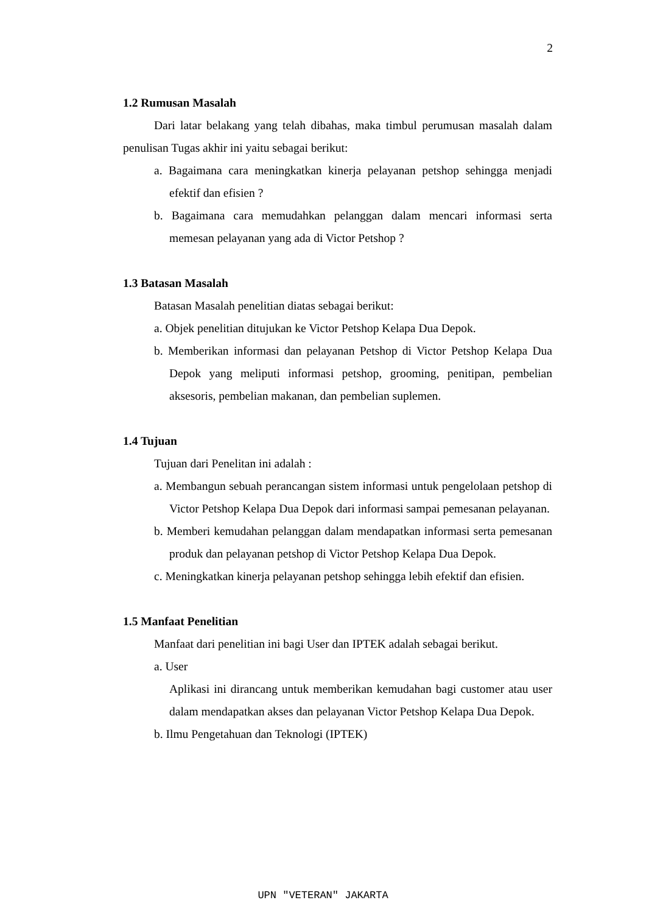2
1.2 Rumusan Masalah
Dari latar belakang yang telah dibahas, maka timbul perumusan masalah dalam penulisan Tugas akhir ini yaitu sebagai berikut:
a. Bagaimana cara meningkatkan kinerja pelayanan petshop sehingga menjadi efektif dan efisien ?
b. Bagaimana cara memudahkan pelanggan dalam mencari informasi serta memesan pelayanan yang ada di Victor Petshop ?
1.3 Batasan Masalah
Batasan Masalah penelitian diatas sebagai berikut:
a. Objek penelitian ditujukan ke Victor Petshop Kelapa Dua Depok.
b. Memberikan informasi dan pelayanan Petshop di Victor Petshop Kelapa Dua Depok yang meliputi informasi petshop, grooming, penitipan, pembelian aksesoris, pembelian makanan, dan pembelian suplemen.
1.4 Tujuan
Tujuan dari Penelitan ini adalah :
a. Membangun sebuah perancangan sistem informasi untuk pengelolaan petshop di Victor Petshop Kelapa Dua Depok dari informasi sampai pemesanan pelayanan.
b. Memberi kemudahan pelanggan dalam mendapatkan informasi serta pemesanan produk dan pelayanan petshop di Victor Petshop Kelapa Dua Depok.
c. Meningkatkan kinerja pelayanan petshop sehingga lebih efektif dan efisien.
1.5 Manfaat Penelitian
Manfaat dari penelitian ini bagi User dan IPTEK adalah sebagai berikut.
a. User
Aplikasi ini dirancang untuk memberikan kemudahan bagi customer atau user dalam mendapatkan akses dan pelayanan Victor Petshop Kelapa Dua Depok.
b. Ilmu Pengetahuan dan Teknologi (IPTEK)
UPN "VETERAN" JAKARTA